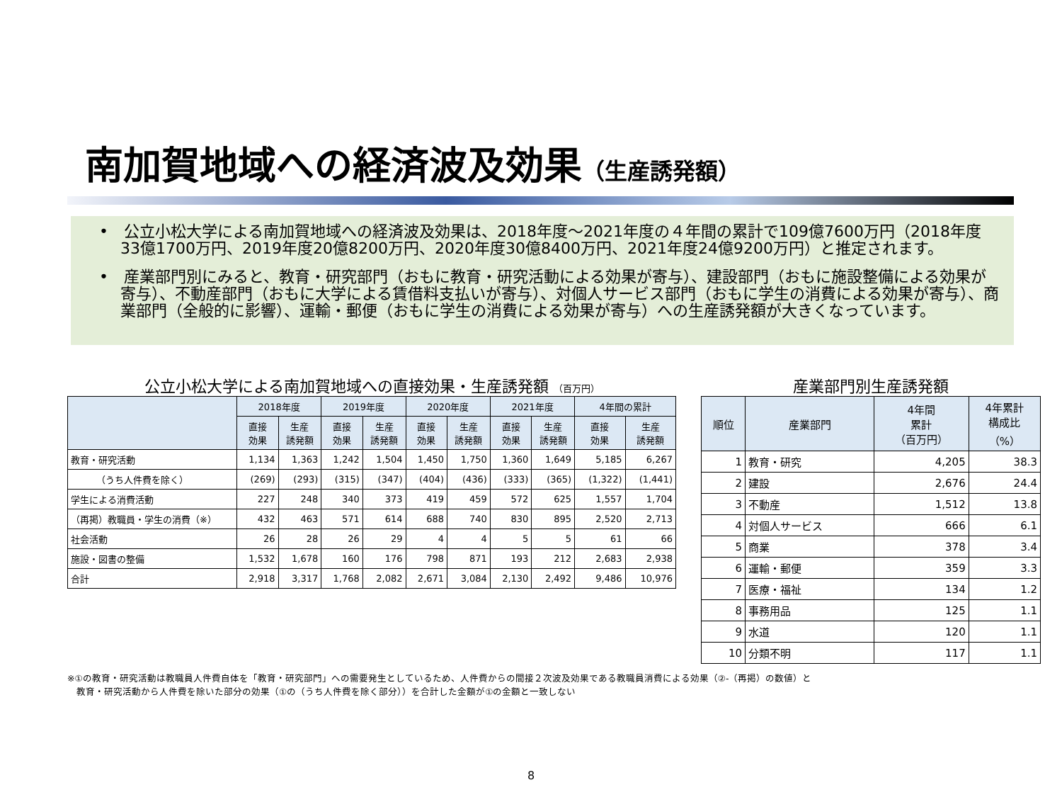南加賀地域への経済波及効果（生産誘発額）
•　公立小松大学による南加賀地域への経済波及効果は、2018年度～2021年度の４年間の累計で109億7600万円（2018年度33億1700万円、2019年度20億8200万円、2020年度30億8400万円、2021年度24億9200万円）と推定されます。
•　産業部門別にみると、教育・研究部門（おもに教育・研究活動による効果が寄与）、建設部門（おもに施設整備による効果が寄与）、不動産部門（おもに大学による賃借料支払いが寄与）、対個人サービス部門（おもに学生の消費による効果が寄与）、商業部門（全般的に影響）、運輸・郵便（おもに学生の消費による効果が寄与）への生産誘発額が大きくなっています。
公立小松大学による南加賀地域への直接効果・生産誘発額 （百万円）
| | 2018年度 | | 2019年度 | | 2020年度 | | 2021年度 | | 4年間の累計 | |
| --- | --- | --- | --- | --- | --- | --- | --- | --- | --- | --- |
| | 直接 効果 | 生産 誘発額 | 直接 効果 | 生産 誘発額 | 直接 効果 | 生産 誘発額 | 直接 効果 | 生産 誘発額 | 直接 効果 | 生産 誘発額 |
| 教育・研究活動 | 1,134 | 1,363 | 1,242 | 1,504 | 1,450 | 1,750 | 1,360 | 1,649 | 5,185 | 6,267 |
| （うち人件費を除く） | (269) | (293) | (315) | (347) | (404) | (436) | (333) | (365) | (1,322) | (1,441) |
| 学生による消費活動 | 227 | 248 | 340 | 373 | 419 | 459 | 572 | 625 | 1,557 | 1,704 |
| （再掲）教職員・学生の消費（※） | 432 | 463 | 571 | 614 | 688 | 740 | 830 | 895 | 2,520 | 2,713 |
| 社会活動 | 26 | 28 | 26 | 29 | 4 | 4 | 5 | 5 | 61 | 66 |
| 施設・図書の整備 | 1,532 | 1,678 | 160 | 176 | 798 | 871 | 193 | 212 | 2,683 | 2,938 |
| 合計 | 2,918 | 3,317 | 1,768 | 2,082 | 2,671 | 3,084 | 2,130 | 2,492 | 9,486 | 10,976 |
産業部門別生産誘発額
| 順位 | 産業部門 | 4年間 累計 （百万円） | 4年累計 構成比 （%） |
| --- | --- | --- | --- |
| 1 | 教育・研究 | 4,205 | 38.3 |
| 2 | 建設 | 2,676 | 24.4 |
| 3 | 不動産 | 1,512 | 13.8 |
| 4 | 対個人サービス | 666 | 6.1 |
| 5 | 商業 | 378 | 3.4 |
| 6 | 運輸・郵便 | 359 | 3.3 |
| 7 | 医療・福祉 | 134 | 1.2 |
| 8 | 事務用品 | 125 | 1.1 |
| 9 | 水道 | 120 | 1.1 |
| 10 | 分類不明 | 117 | 1.1 |
※①の教育・研究活動は教職員人件費自体を「教育・研究部門」への需要発生としているため、人件費からの間接２次波及効果である教職員消費による効果（②-（再掲）の数値）と
　教育・研究活動から人件費を除いた部分の効果（①の（うち人件費を除く部分））を合計した金額が①の金額と一致しない
8